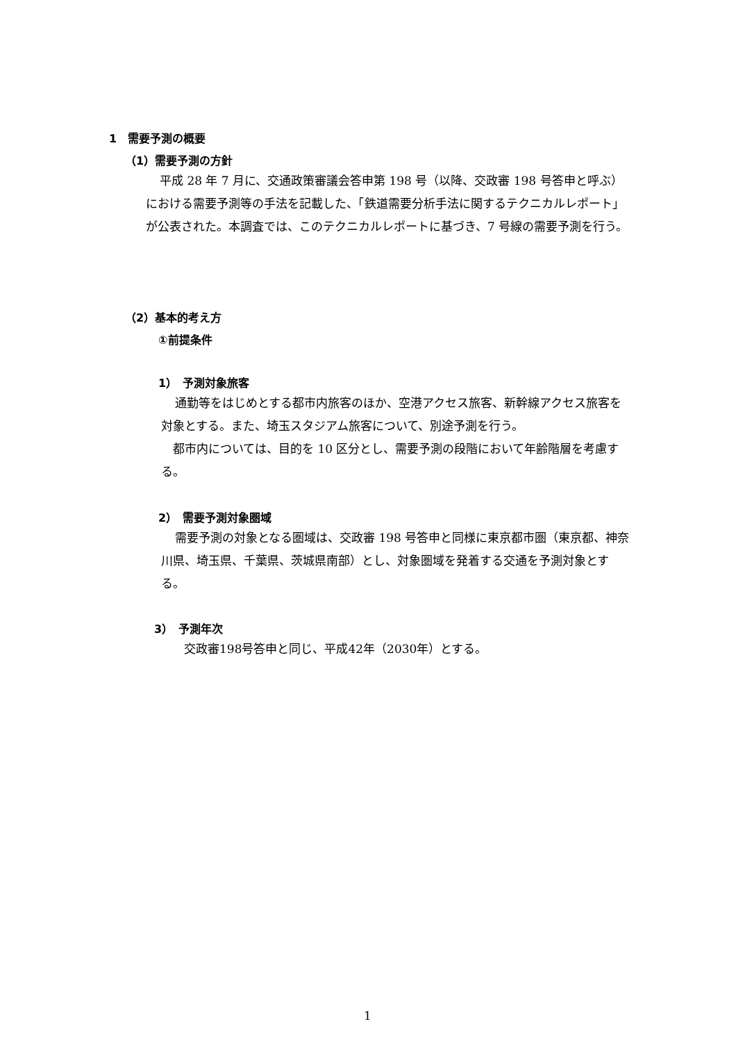1　需要予測の概要
（1）需要予測の方針
平成 28 年 7 月に、交通政策審議会答申第 198 号（以降、交政審 198 号答申と呼ぶ）における需要予測等の手法を記載した、「鉄道需要分析手法に関するテクニカルレポート」が公表された。本調査では、このテクニカルレポートに基づき、7 号線の需要予測を行う。
（2）基本的考え方
①前提条件
1）　予測対象旅客
通勤等をはじめとする都市内旅客のほか、空港アクセス旅客、新幹線アクセス旅客を対象とする。また、埼玉スタジアム旅客について、別途予測を行う。
　都市内については、目的を 10 区分とし、需要予測の段階において年齢階層を考慮する。
2）　需要予測対象圏域
需要予測の対象となる圏域は、交政審 198 号答申と同様に東京都市圏（東京都、神奈川県、埼玉県、千葉県、茨城県南部）とし、対象圏域を発着する交通を予測対象とする。
3）　予測年次
交政審198号答申と同じ、平成42年（2030年）とする。
1